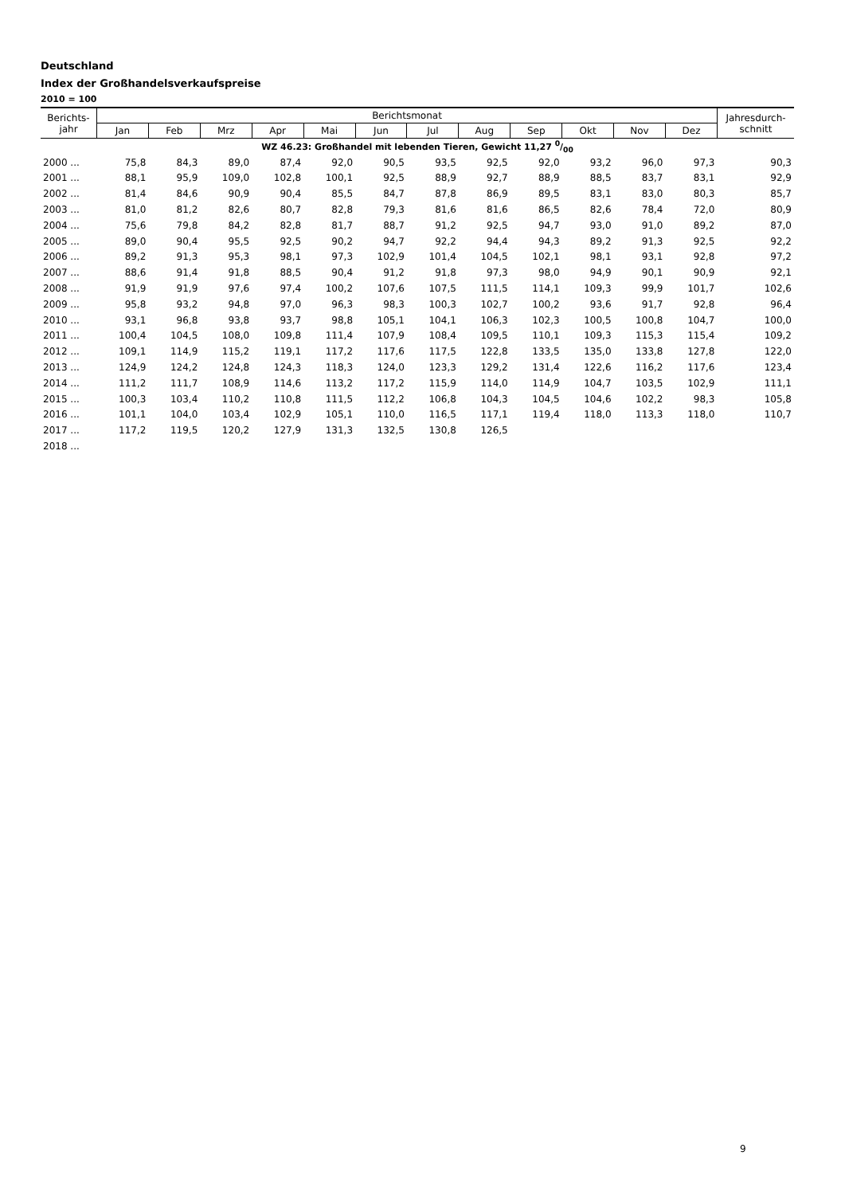Deutschland
Index der Großhandelsverkaufspreise
2010 = 100
| Berichts- jahr | Berichtsmonat | | | | | | | | | | | | Jahresdurch- schnitt |
| --- | --- | --- | --- | --- | --- | --- | --- | --- | --- | --- | --- | --- | --- |
| | Jan | Feb | Mrz | Apr | Mai | Jun | Jul | Aug | Sep | Okt | Nov | Dez | |
| WZ 46.23: Großhandel mit lebenden Tieren, Gewicht 11,27 0/00 | | | | | | | | | | | | | |
| 2000 ... | 75,8 | 84,3 | 89,0 | 87,4 | 92,0 | 90,5 | 93,5 | 92,5 | 92,0 | 93,2 | 96,0 | 97,3 | 90,3 |
| 2001 ... | 88,1 | 95,9 | 109,0 | 102,8 | 100,1 | 92,5 | 88,9 | 92,7 | 88,9 | 88,5 | 83,7 | 83,1 | 92,9 |
| 2002 ... | 81,4 | 84,6 | 90,9 | 90,4 | 85,5 | 84,7 | 87,8 | 86,9 | 89,5 | 83,1 | 83,0 | 80,3 | 85,7 |
| 2003 ... | 81,0 | 81,2 | 82,6 | 80,7 | 82,8 | 79,3 | 81,6 | 81,6 | 86,5 | 82,6 | 78,4 | 72,0 | 80,9 |
| 2004 ... | 75,6 | 79,8 | 84,2 | 82,8 | 81,7 | 88,7 | 91,2 | 92,5 | 94,7 | 93,0 | 91,0 | 89,2 | 87,0 |
| 2005 ... | 89,0 | 90,4 | 95,5 | 92,5 | 90,2 | 94,7 | 92,2 | 94,4 | 94,3 | 89,2 | 91,3 | 92,5 | 92,2 |
| 2006 ... | 89,2 | 91,3 | 95,3 | 98,1 | 97,3 | 102,9 | 101,4 | 104,5 | 102,1 | 98,1 | 93,1 | 92,8 | 97,2 |
| 2007 ... | 88,6 | 91,4 | 91,8 | 88,5 | 90,4 | 91,2 | 91,8 | 97,3 | 98,0 | 94,9 | 90,1 | 90,9 | 92,1 |
| 2008 ... | 91,9 | 91,9 | 97,6 | 97,4 | 100,2 | 107,6 | 107,5 | 111,5 | 114,1 | 109,3 | 99,9 | 101,7 | 102,6 |
| 2009 ... | 95,8 | 93,2 | 94,8 | 97,0 | 96,3 | 98,3 | 100,3 | 102,7 | 100,2 | 93,6 | 91,7 | 92,8 | 96,4 |
| 2010 ... | 93,1 | 96,8 | 93,8 | 93,7 | 98,8 | 105,1 | 104,1 | 106,3 | 102,3 | 100,5 | 100,8 | 104,7 | 100,0 |
| 2011 ... | 100,4 | 104,5 | 108,0 | 109,8 | 111,4 | 107,9 | 108,4 | 109,5 | 110,1 | 109,3 | 115,3 | 115,4 | 109,2 |
| 2012 ... | 109,1 | 114,9 | 115,2 | 119,1 | 117,2 | 117,6 | 117,5 | 122,8 | 133,5 | 135,0 | 133,8 | 127,8 | 122,0 |
| 2013 ... | 124,9 | 124,2 | 124,8 | 124,3 | 118,3 | 124,0 | 123,3 | 129,2 | 131,4 | 122,6 | 116,2 | 117,6 | 123,4 |
| 2014 ... | 111,2 | 111,7 | 108,9 | 114,6 | 113,2 | 117,2 | 115,9 | 114,0 | 114,9 | 104,7 | 103,5 | 102,9 | 111,1 |
| 2015 ... | 100,3 | 103,4 | 110,2 | 110,8 | 111,5 | 112,2 | 106,8 | 104,3 | 104,5 | 104,6 | 102,2 | 98,3 | 105,8 |
| 2016 ... | 101,1 | 104,0 | 103,4 | 102,9 | 105,1 | 110,0 | 116,5 | 117,1 | 119,4 | 118,0 | 113,3 | 118,0 | 110,7 |
| 2017 ... | 117,2 | 119,5 | 120,2 | 127,9 | 131,3 | 132,5 | 130,8 | 126,5 | | | | | |
| 2018 ... | | | | | | | | | | | | | |
9